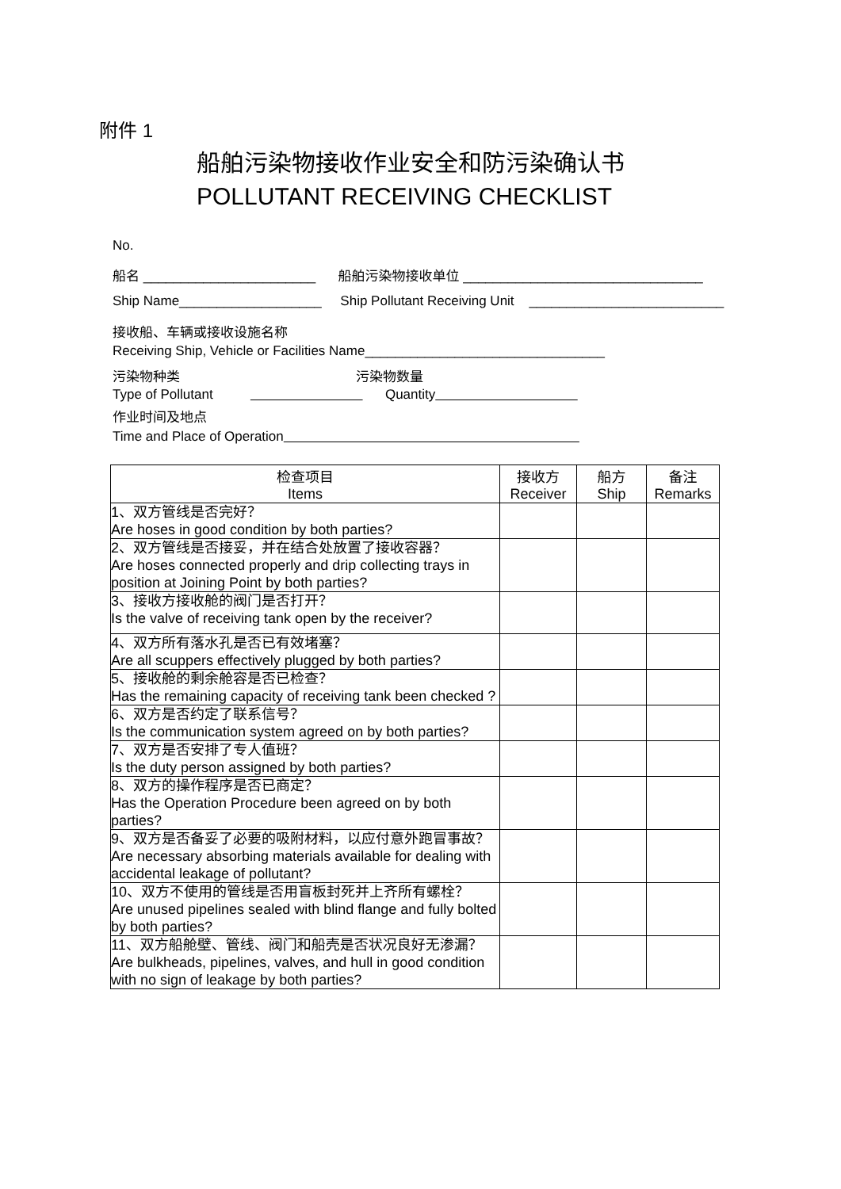附件 1
船舶污染物接收作业安全和防污染确认书
POLLUTANT RECEIVING CHECKLIST
No.
船名 _______________________ 船舶污染物接收单位 ________________________________
Ship Name___________________ Ship Pollutant Receiving Unit __________________________
接收船、车辆或接收设施名称
Receiving Ship, Vehicle or Facilities Name________________________________
污染物种类 污染物数量
Type of Pollutant Quantity
作业时间及地点
Time and Place of Operation
| 检查项目 Items | 接收方 Receiver | 船方 Ship | 备注 Remarks |
| --- | --- | --- | --- |
| 1、双方管线是否完好？ Are hoses in good condition by both parties? | | | |
| 2、双方管线是否接妥，并在结合处放置了接收容器？ Are hoses connected properly and drip collecting trays in position at Joining Point by both parties? | | | |
| 3、接收方接收舱的阀门是否打开？ Is the valve of receiving tank open by the receiver? | | | |
| 4、双方所有落水孔是否已有效堵塞？ Are all scuppers effectively plugged by both parties? | | | |
| 5、接收舱的剩余舱容是否已检查？ Has the remaining capacity of receiving tank been checked ? | | | |
| 6、双方是否约定了联系信号？ Is the communication system agreed on by both parties? | | | |
| 7、双方是否安排了专人值班？ Is the duty person assigned by both parties? | | | |
| 8、双方的操作程序是否已商定？ Has the Operation Procedure been agreed on by both parties? | | | |
| 9、双方是否备妥了必要的吸附材料，以应付意外跑冒事故？ Are necessary absorbing materials available for dealing with accidental leakage of pollutant? | | | |
| 10、双方不使用的管线是否用盲板封死并上齐所有螺栓？ Are unused pipelines sealed with blind flange and fully bolted by both parties? | | | |
| 11、双方船舱壁、管线、阀门和船壳是否状况良好无渗漏？ Are bulkheads, pipelines, valves, and hull in good condition with no sign of leakage by both parties? | | | |